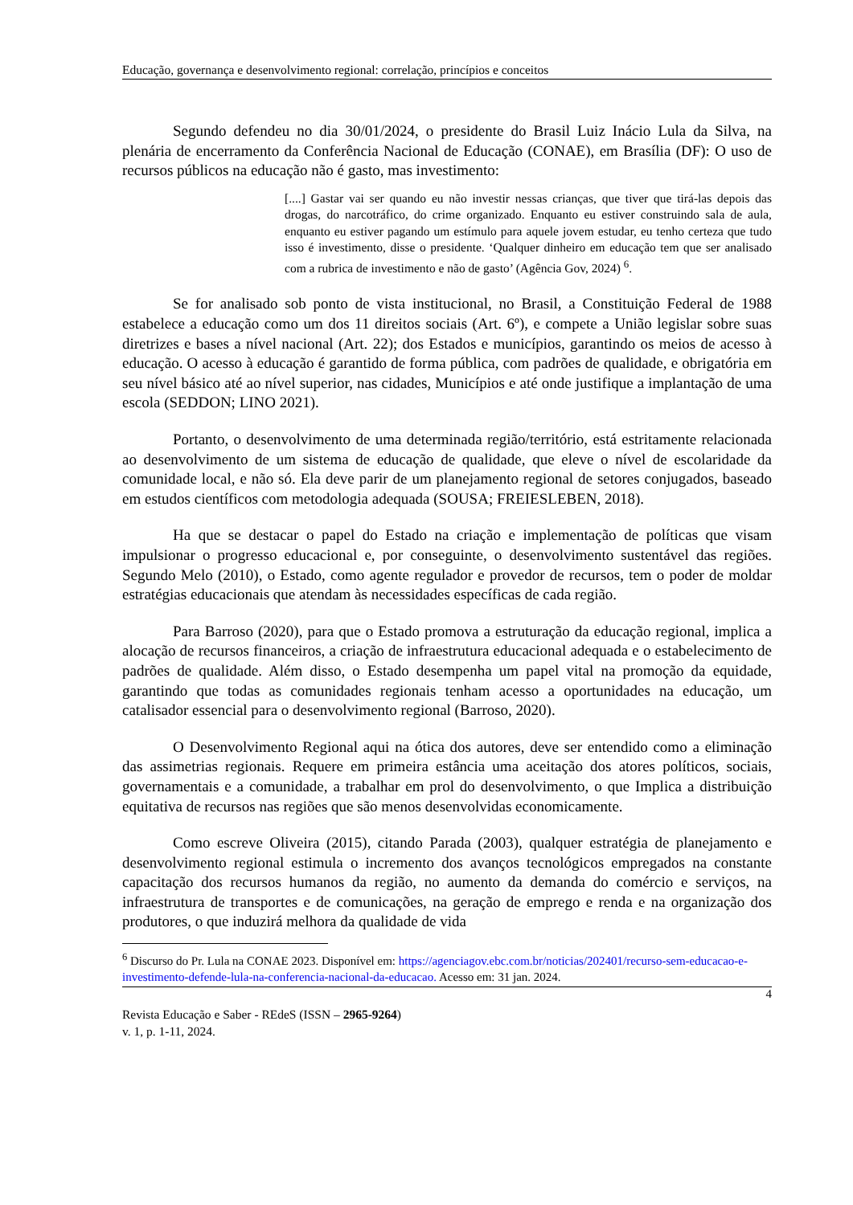Educação, governança e desenvolvimento regional: correlação, princípios e conceitos
Segundo defendeu no dia 30/01/2024, o presidente do Brasil Luiz Inácio Lula da Silva, na plenária de encerramento da Conferência Nacional de Educação (CONAE), em Brasília (DF): O uso de recursos públicos na educação não é gasto, mas investimento:
[....] Gastar vai ser quando eu não investir nessas crianças, que tiver que tirá-las depois das drogas, do narcotráfico, do crime organizado. Enquanto eu estiver construindo sala de aula, enquanto eu estiver pagando um estímulo para aquele jovem estudar, eu tenho certeza que tudo isso é investimento, disse o presidente. ‘Qualquer dinheiro em educação tem que ser analisado com a rubrica de investimento e não de gasto’ (Agência Gov, 2024) <sup>6</sup>.
Se for analisado sob ponto de vista institucional, no Brasil, a Constituição Federal de 1988 estabelece a educação como um dos 11 direitos sociais (Art. 6º), e compete a União legislar sobre suas diretrizes e bases a nível nacional (Art. 22); dos Estados e municípios, garantindo os meios de acesso à educação. O acesso à educação é garantido de forma pública, com padrões de qualidade, e obrigatória em seu nível básico até ao nível superior, nas cidades, Municípios e até onde justifique a implantação de uma escola (SEDDON; LINO 2021).
Portanto, o desenvolvimento de uma determinada região/território, está estritamente relacionada ao desenvolvimento de um sistema de educação de qualidade, que eleve o nível de escolaridade da comunidade local, e não só. Ela deve parir de um planejamento regional de setores conjugados, baseado em estudos científicos com metodologia adequada (SOUSA; FREIESLEBEN, 2018).
Ha que se destacar o papel do Estado na criação e implementação de políticas que visam impulsionar o progresso educacional e, por conseguinte, o desenvolvimento sustentável das regiões. Segundo Melo (2010), o Estado, como agente regulador e provedor de recursos, tem o poder de moldar estratégias educacionais que atendam às necessidades específicas de cada região.
Para Barroso (2020), para que o Estado promova a estruturação da educação regional, implica a alocação de recursos financeiros, a criação de infraestrutura educacional adequada e o estabelecimento de padrões de qualidade. Além disso, o Estado desempenha um papel vital na promoção da equidade, garantindo que todas as comunidades regionais tenham acesso a oportunidades na educação, um catalisador essencial para o desenvolvimento regional (Barroso, 2020).
O Desenvolvimento Regional aqui na ótica dos autores, deve ser entendido como a eliminação das assimetrias regionais. Requere em primeira estância uma aceitação dos atores políticos, sociais, governamentais e a comunidade, a trabalhar em prol do desenvolvimento, o que Implica a distribuição equitativa de recursos nas regiões que são menos desenvolvidas economicamente.
Como escreve Oliveira (2015), citando Parada (2003), qualquer estratégia de planejamento e desenvolvimento regional estimula o incremento dos avanços tecnológicos empregados na constante capacitação dos recursos humanos da região, no aumento da demanda do comércio e serviços, na infraestrutura de transportes e de comunicações, na geração de emprego e renda e na organização dos produtores, o que induzirá melhora da qualidade de vida
<sup>6</sup> Discurso do Pr. Lula na CONAE 2023. Disponível em: https://agenciagov.ebc.com.br/noticias/202401/recurso-sem-educacao-e-investimento-defende-lula-na-conferencia-nacional-da-educacao. Acesso em: 31 jan. 2024.
4
Revista Educação e Saber - REdeS (ISSN – 2965-9264)
v. 1, p. 1-11, 2024.